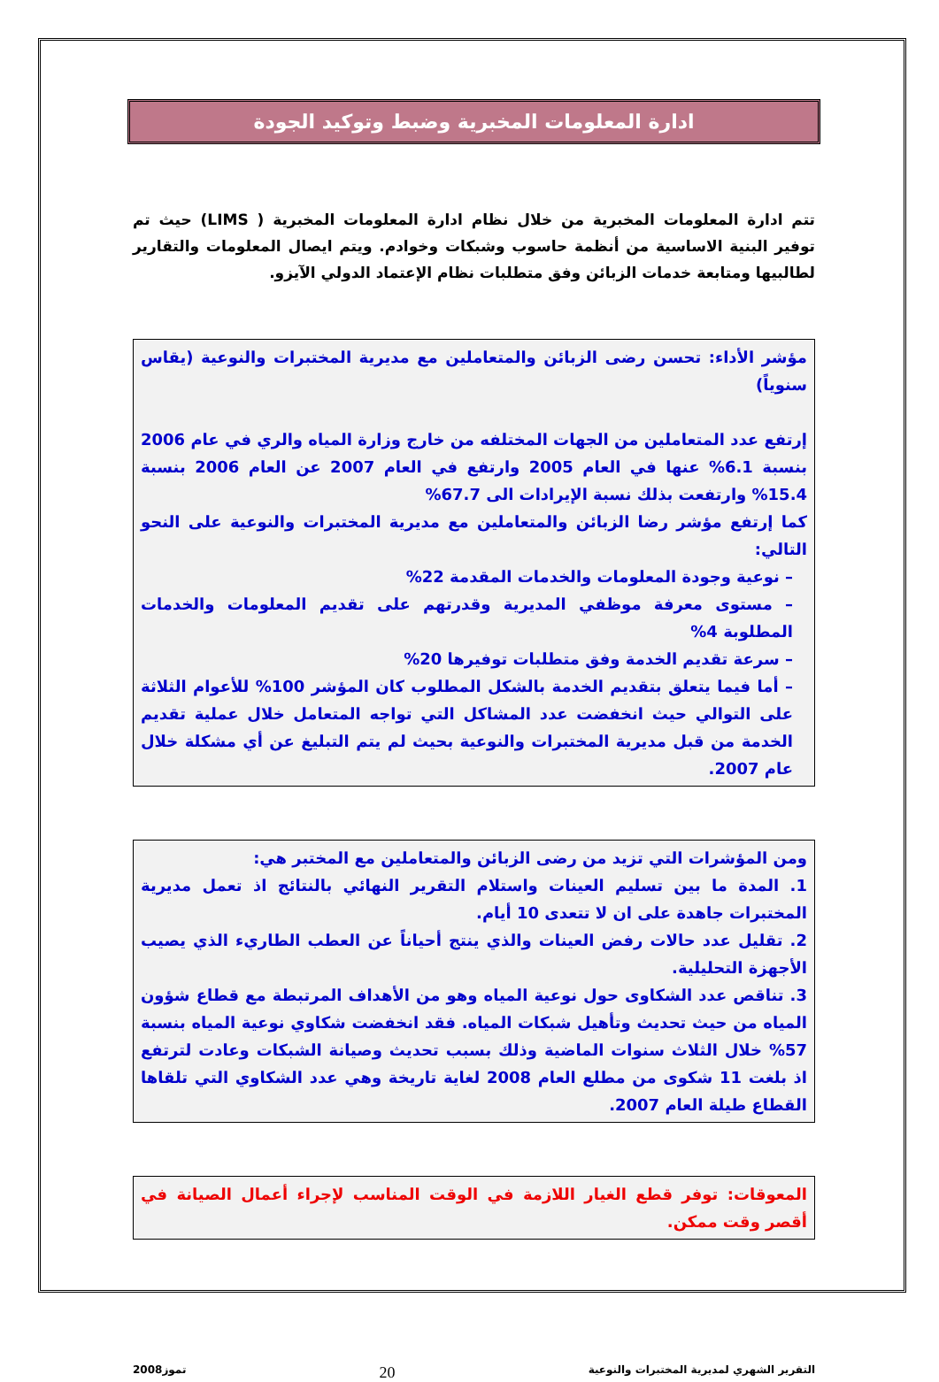ادارة المعلومات المخبرية وضبط وتوكيد الجودة
تتم ادارة المعلومات المخبرية من خلال نظام ادارة المعلومات المخبرية ( LIMS) حيث تم توفير البنية الاساسية من أنظمة حاسوب وشبكات وخوادم. ويتم ايصال المعلومات والتقارير لطالبيها ومتابعة خدمات الزبائن وفق متطلبات نظام الإعتماد الدولي الآيزو.
مؤشر الأداء: تحسن رضى الزبائن والمتعاملين مع مديرية المختبرات والنوعية (يقاس سنوياً)
إرتفع عدد المتعاملين من الجهات المختلفه من خارج وزارة المياه والري في عام 2006 بنسبة 6.1% عنها في العام 2005 وارتفع في العام 2007 عن العام 2006 بنسبة 15.4% وارتفعت بذلك نسبة الإيرادات الى 67.7%
كما إرتفع مؤشر رضا الزبائن والمتعاملين مع مديرية المختبرات والنوعية على النحو التالي:
– نوعية وجودة المعلومات والخدمات المقدمة 22%
– مستوى معرفة موظفي المديرية وقدرتهم على تقديم المعلومات والخدمات المطلوبة 4%
– سرعة تقديم الخدمة وفق متطلبات توفيرها 20%
– أما فيما يتعلق بتقديم الخدمة بالشكل المطلوب كان المؤشر 100% للأعوام الثلاثة على التوالي حيث انخفضت عدد المشاكل التي تواجه المتعامل خلال عملية تقديم الخدمة من قبل مديرية المختبرات والنوعية بحيث لم يتم التبليغ عن أي مشكلة خلال عام 2007.
ومن المؤشرات التي تزيد من رضى الزبائن والمتعاملين مع المختبر هي:
1. المدة ما بين تسليم العينات واستلام التقرير النهائي بالنتائج اذ تعمل مديرية المختبرات جاهدة على ان لا تتعدى 10 أيام.
2. تقليل عدد حالات رفض العينات والذي ينتج أحياناً عن العطب الطاريء الذي يصيب الأجهزة التحليلية.
3. تناقص عدد الشكاوى حول نوعية المياه وهو من الأهداف المرتبطة مع قطاع شؤون المياه من حيث تحديث وتأهيل شبكات المياه. فقد انخفضت شكاوي نوعية المياه بنسبة 57% خلال الثلاث سنوات الماضية وذلك بسبب تحديث وصيانة الشبكات وعادت لترتفع اذ بلغت 11 شكوى من مطلع العام 2008 لغاية تاريخة وهي عدد الشكاوي التي تلقاها القطاع طيلة العام 2007.
المعوقات: توفر قطع الغيار اللازمة في الوقت المناسب لإجراء أعمال الصيانة في أقصر وقت ممكن.
التقرير الشهري لمديرية المختبرات والنوعية 20 تموز2008